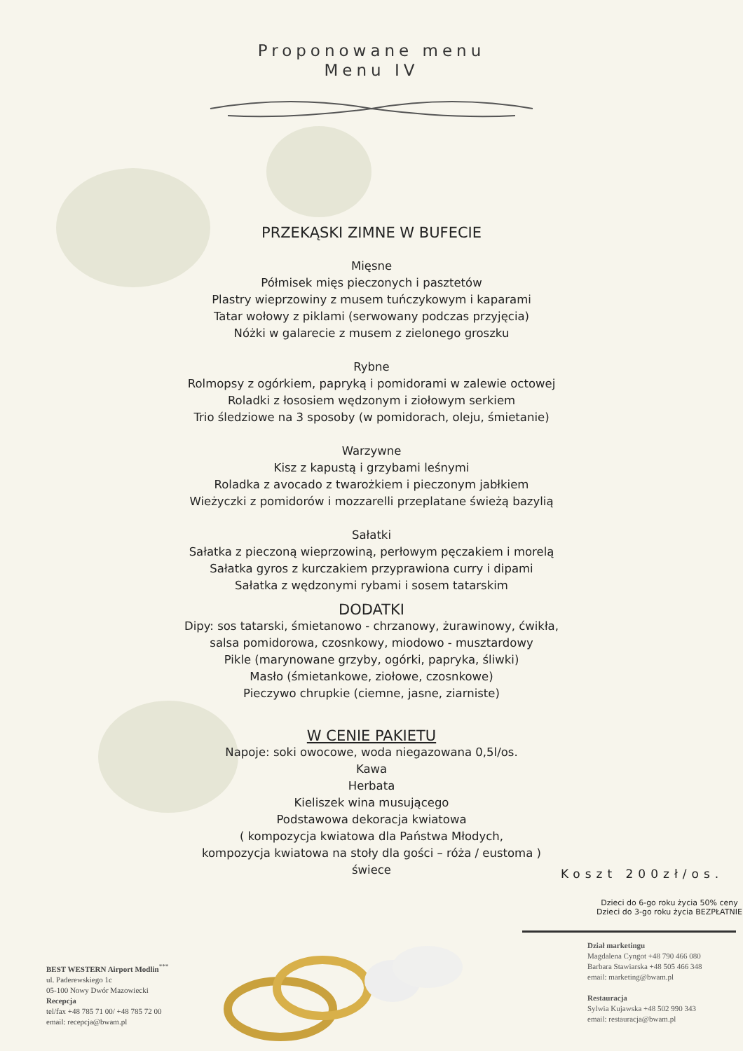Proponowane menu
Menu IV
PRZEKĄSKI ZIMNE W BUFECIE
Mięsne
Półmisek mięs pieczonych i pasztetów
Plastry wieprzowiny z musem tuńczykowym i kaparami
Tatar wołowy z piklami (serwowany podczas przyjęcia)
Nóżki w galarecie z musem z zielonego groszku
Rybne
Rolmopsy z ogórkiem, papryką i pomidorami w zalewie octowej
Roladki z łososiem wędzonym i ziołowym serkiem
Trio śledziowe na 3 sposoby (w pomidorach, oleju, śmietanie)
Warzywne
Kisz z kapustą i grzybami leśnymi
Roladka z avocado z twarożkiem i pieczonym jabłkiem
Wieżyczki z pomidorów i mozzarelli przeplatane świeżą bazylią
Sałatki
Sałatka z pieczoną wieprzowiną, perłowym pęczakiem i morelą
Sałatka gyros z kurczakiem przyprawiona curry i dipami
Sałatka z wędzonymi rybami i sosem tatarskim
DODATKI
Dipy: sos tatarski, śmietanowo - chrzanowy, żurawinowy, ćwikła,
salsa pomidorowa, czosnkowy, miodowo - musztardowy
Pikle (marynowane grzyby, ogórki, papryka, śliwki)
Masło (śmietankowe, ziołowe, czosnkowe)
Pieczywo chrupkie (ciemne, jasne, ziarniste)
W CENIE PAKIETU
Napoje: soki owocowe, woda niegazowana 0,5l/os.
Kawa
Herbata
Kieliszek wina musującego
Podstawowa dekoracja kwiatowa
( kompozycja kwiatowa dla Państwa Młodych,
kompozycja kwiatowa na stoły dla gości – róża / eustoma )
świece
Koszt 200zł/os.
Dzieci do 6-go roku życia 50% ceny
Dzieci do 3-go roku życia BEZPŁATNIE
BEST WESTERN Airport Modlin<sup>***</sup>
ul. Paderewskiego 1c
05-100 Nowy Dwór Mazowiecki
Recepcja
tel/fax +48 785 71 00/ +48 785 72 00
email: recepcja@bwam.pl
Dział marketingu
Magdalena Cyngot +48 790 466 080
Barbara Stawiarska +48 505 466 348
email: marketing@bwam.pl
Restauracja
Sylwia Kujawska +48 502 990 343
email: restauracja@bwam.pl